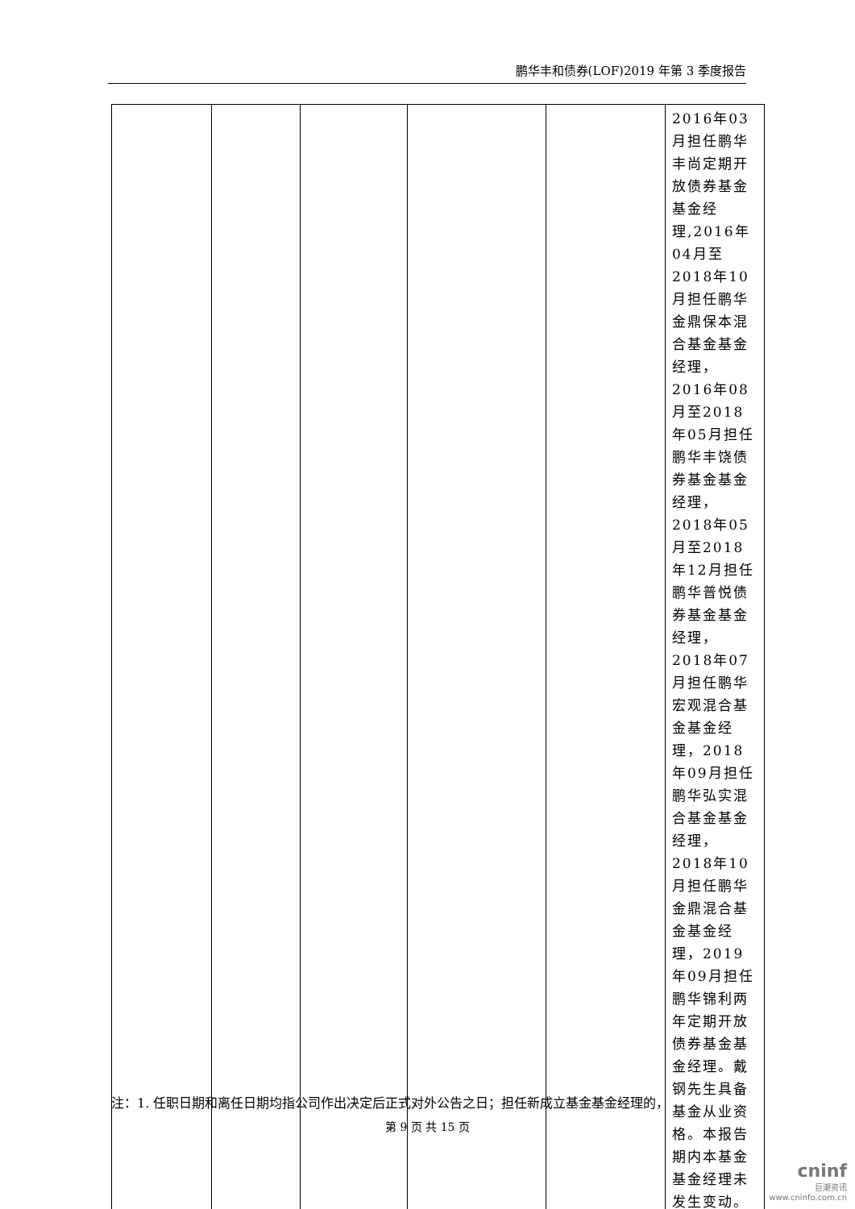鹏华丰和债券(LOF)2019 年第 3 季度报告
| | | | | | 2016年03月担任鹏华丰尚定期开放债券基金基金经理,2016年04月至2018年10月担任鹏华金鼎保本混合基金基金经理，2016年08月至2018年05月担任鹏华丰饶债券基金基金经理，2018年05月至2018年12月担任鹏华普悦债券基金基金经理，2018年07月担任鹏华宏观混合基金基金经理，2018年09月担任鹏华弘实混合基金基金经理，2018年10月担任鹏华金鼎混合基金基金经理，2019年09月担任鹏华锦利两年定期开放债券基金基金经理。戴钢先生具备基金从业资格。本报告期内本基金基金经理未发生变动。 |
注：1. 任职日期和离任日期均指公司作出决定后正式对外公告之日；担任新成立基金基金经理的，
第 9 页 共 15 页
cninf
巨潮资讯
www.cninfo.com.cn